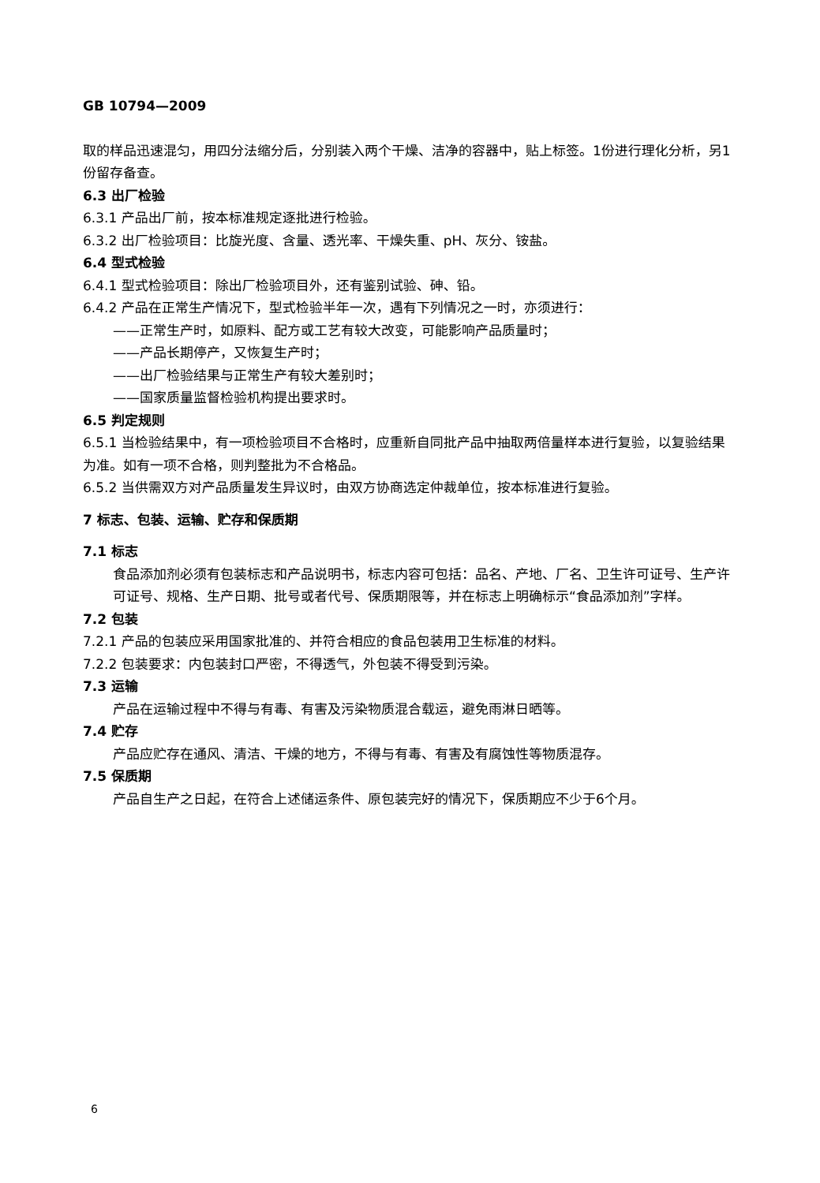GB 10794—2009
取的样品迅速混匀，用四分法缩分后，分别装入两个干燥、洁净的容器中，贴上标签。1份进行理化分析，另1份留存备查。
6.3 出厂检验
6.3.1 产品出厂前，按本标准规定逐批进行检验。
6.3.2 出厂检验项目：比旋光度、含量、透光率、干燥失重、pH、灰分、铵盐。
6.4 型式检验
6.4.1 型式检验项目：除出厂检验项目外，还有鉴别试验、砷、铅。
6.4.2 产品在正常生产情况下，型式检验半年一次，遇有下列情况之一时，亦须进行：
——正常生产时，如原料、配方或工艺有较大改变，可能影响产品质量时；
——产品长期停产，又恢复生产时；
——出厂检验结果与正常生产有较大差别时；
——国家质量监督检验机构提出要求时。
6.5 判定规则
6.5.1 当检验结果中，有一项检验项目不合格时，应重新自同批产品中抽取两倍量样本进行复验，以复验结果为准。如有一项不合格，则判整批为不合格品。
6.5.2 当供需双方对产品质量发生异议时，由双方协商选定仲裁单位，按本标准进行复验。
7 标志、包装、运输、贮存和保质期
7.1 标志
食品添加剂必须有包装标志和产品说明书，标志内容可包括：品名、产地、厂名、卫生许可证号、生产许可证号、规格、生产日期、批号或者代号、保质期限等，并在标志上明确标示“食品添加剂”字样。
7.2 包装
7.2.1 产品的包装应采用国家批准的、并符合相应的食品包装用卫生标准的材料。
7.2.2 包装要求：内包装封口严密，不得透气，外包装不得受到污染。
7.3 运输
产品在运输过程中不得与有毒、有害及污染物质混合载运，避免雨淋日晒等。
7.4 贮存
产品应贮存在通风、清洁、干燥的地方，不得与有毒、有害及有腐蚀性等物质混存。
7.5 保质期
产品自生产之日起，在符合上述储运条件、原包装完好的情况下，保质期应不少于6个月。
6